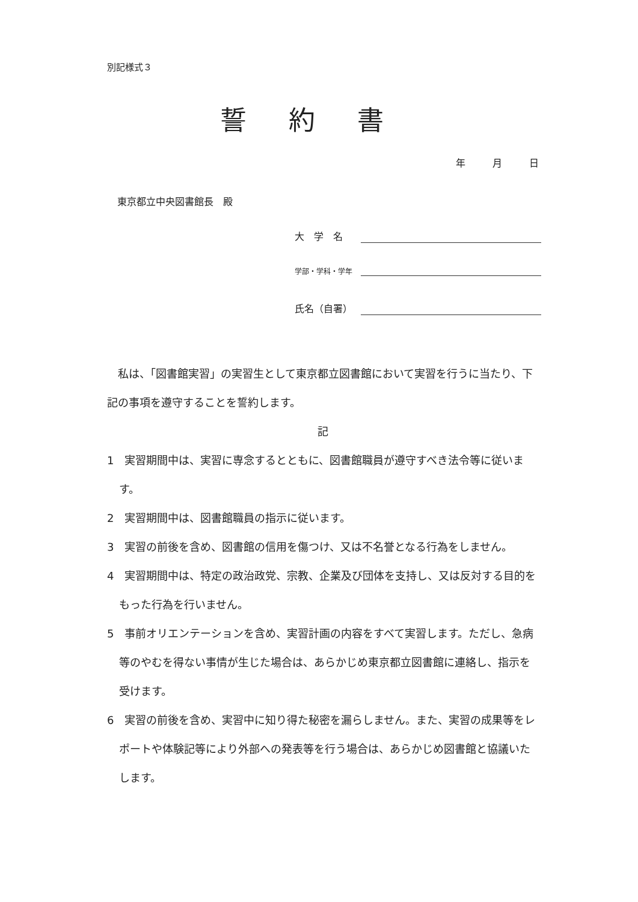別記様式３
誓約書
年 月 日
東京都立中央図書館長　殿
大　学　名
学部・学科・学年
氏名（自署）
　私は、「図書館実習」の実習生として東京都立図書館において実習を行うに当たり、下記の事項を遵守することを誓約します。
記
1　実習期間中は、実習に専念するとともに、図書館職員が遵守すべき法令等に従います。
2　実習期間中は、図書館職員の指示に従います。
3　実習の前後を含め、図書館の信用を傷つけ、又は不名誉となる行為をしません。
4　実習期間中は、特定の政治政党、宗教、企業及び団体を支持し、又は反対する目的をもった行為を行いません。
5　事前オリエンテーションを含め、実習計画の内容をすべて実習します。ただし、急病等のやむを得ない事情が生じた場合は、あらかじめ東京都立図書館に連絡し、指示を受けます。
6　実習の前後を含め、実習中に知り得た秘密を漏らしません。また、実習の成果等をレポートや体験記等により外部への発表等を行う場合は、あらかじめ図書館と協議いたします。